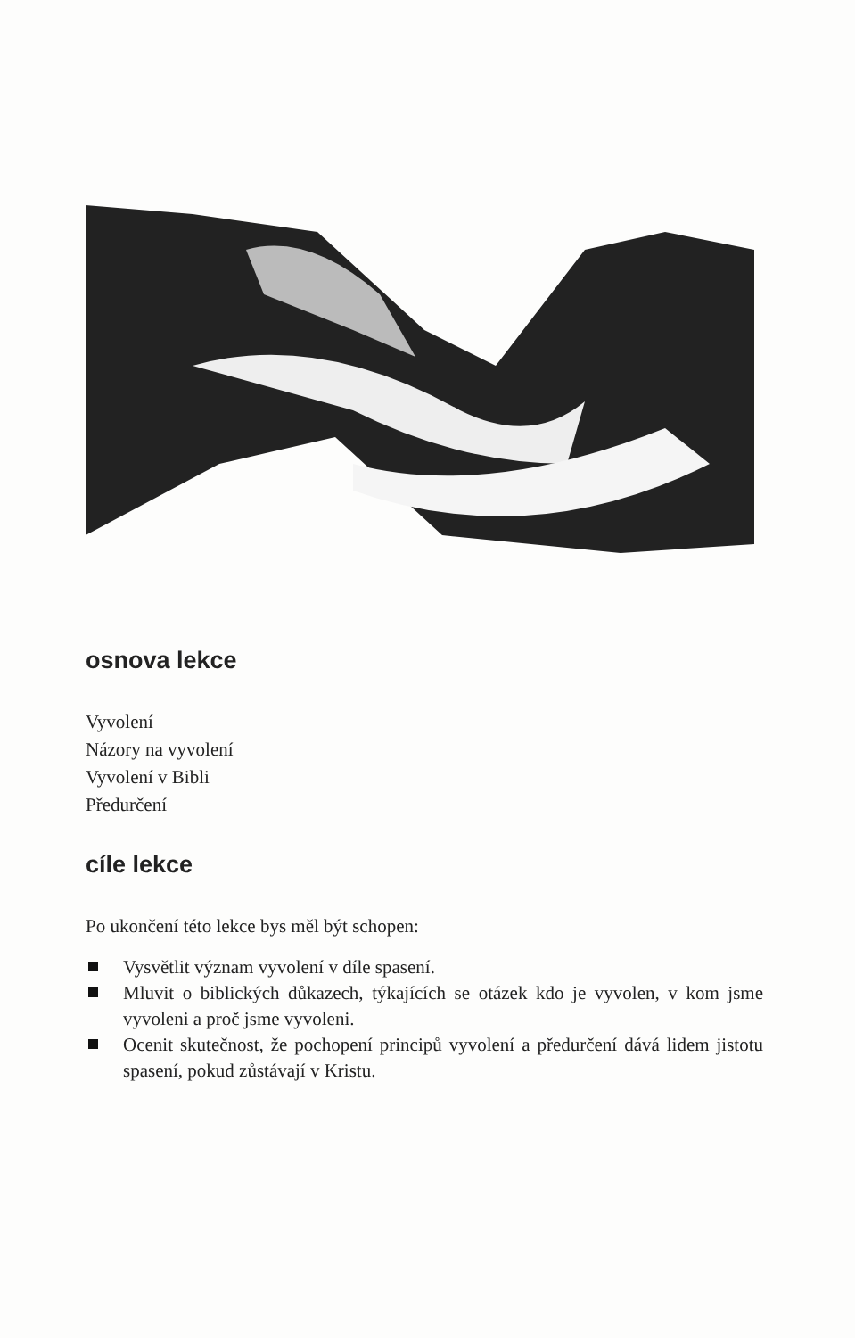osnova lekce
Vyvolení
Názory na vyvolení
Vyvolení v Bibli
Předurčení
cíle lekce
Po ukončení této lekce bys měl být schopen:
Vysvětlit význam vyvolení v díle spasení.
Mluvit o biblických důkazech, týkajících se otázek kdo je vyvolen, v kom jsme vyvoleni a proč jsme vyvoleni.
Ocenit skutečnost, že pochopení principů vyvolení a předurčení dává lidem jistotu spasení, pokud zůstávají v Kristu.